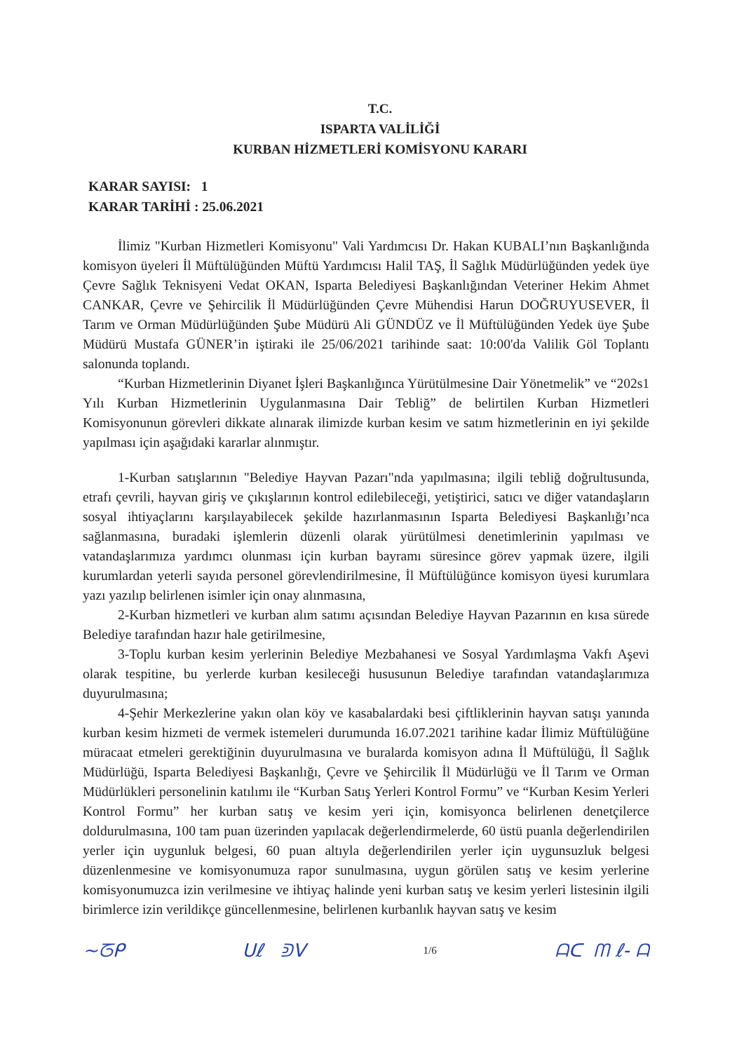T.C.
ISPARTA VALİLİĞİ
KURBAN HİZMETLERİ KOMİSYONU KARARI
KARAR SAYISI: 1
KARAR TARİHİ : 25.06.2021
İlimiz "Kurban Hizmetleri Komisyonu" Vali Yardımcısı Dr. Hakan KUBALI’nın Başkanlığında komisyon üyeleri İl Müftülüğünden Müftü Yardımcısı Halil TAŞ, İl Sağlık Müdürlüğünden yedek üye Çevre Sağlık Teknisyeni Vedat OKAN, Isparta Belediyesi Başkanlığından Veteriner Hekim Ahmet CANKAR, Çevre ve Şehircilik İl Müdürlüğünden Çevre Mühendisi Harun DOĞRUYUSEVER, İl Tarım ve Orman Müdürlüğünden Şube Müdürü Ali GÜNDÜZ ve İl Müftülüğünden Yedek üye Şube Müdürü Mustafa GÜNER’in iştiraki ile 25/06/2021 tarihinde saat: 10:00'da Valilik Göl Toplantı salonunda toplandı.
“Kurban Hizmetlerinin Diyanet İşleri Başkanlığınca Yürütülmesine Dair Yönetmelik” ve “202s1 Yılı Kurban Hizmetlerinin Uygulanmasına Dair Tebliğ” de belirtilen Kurban Hizmetleri Komisyonunun görevleri dikkate alınarak ilimizde kurban kesim ve satım hizmetlerinin en iyi şekilde yapılması için aşağıdaki kararlar alınmıştır.
1-Kurban satışlarının "Belediye Hayvan Pazarı"nda yapılmasına; ilgili tebliğ doğrultusunda, etrafı çevrili, hayvan giriş ve çıkışlarının kontrol edilebileceği, yetiştirici, satıcı ve diğer vatandaşların sosyal ihtiyaçlarını karşılayabilecek şekilde hazırlanmasının Isparta Belediyesi Başkanlığı’nca sağlanmasına, buradaki işlemlerin düzenli olarak yürütülmesi denetimlerinin yapılması ve vatandaşlarımıza yardımcı olunması için kurban bayramı süresince görev yapmak üzere, ilgili kurumlardan yeterli sayıda personel görevlendirilmesine, İl Müftülüğünce komisyon üyesi kurumlara yazı yazılıp belirlenen isimler için onay alınmasına,
2-Kurban hizmetleri ve kurban alım satımı açısından Belediye Hayvan Pazarının en kısa sürede Belediye tarafından hazır hale getirilmesine,
3-Toplu kurban kesim yerlerinin Belediye Mezbahanesi ve Sosyal Yardımlaşma Vakfı Aşevi olarak tespitine, bu yerlerde kurban kesileceği hususunun Belediye tarafından vatandaşlarımıza duyurulmasına;
4-Şehir Merkezlerine yakın olan köy ve kasabalardaki besi çiftliklerinin hayvan satışı yanında kurban kesim hizmeti de vermek istemeleri durumunda 16.07.2021 tarihine kadar İlimiz Müftülüğüne müracaat etmeleri gerektiğinin duyurulmasına ve buralarda komisyon adına İl Müftülüğü, İl Sağlık Müdürlüğü, Isparta Belediyesi Başkanlığı, Çevre ve Şehircilik İl Müdürlüğü ve İl Tarım ve Orman Müdürlükleri personelinin katılımı ile “Kurban Satış Yerleri Kontrol Formu” ve “Kurban Kesim Yerleri Kontrol Formu” her kurban satış ve kesim yeri için, komisyonca belirlenen denetçilerce doldurulmasına, 100 tam puan üzerinden yapılacak değerlendirmelerde, 60 üstü puanla değerlendirilen yerler için uygunluk belgesi, 60 puan altıyla değerlendirilen yerler için uygunsuzluk belgesi düzenlenmesine ve komisyonumuza rapor sunulmasına, uygun görülen satış ve kesim yerlerine komisyonumuzca izin verilmesine ve ihtiyaç halinde yeni kurban satış ve kesim yerleri listesinin ilgili birimlerce izin verildikçe güncellenmesine, belirlenen kurbanlık hayvan satış ve kesim
∼ᘔᑭ ᑌℓ ᕲᐯ 1/6 ᗩᑕ ᗰ ℓ- ᗩ